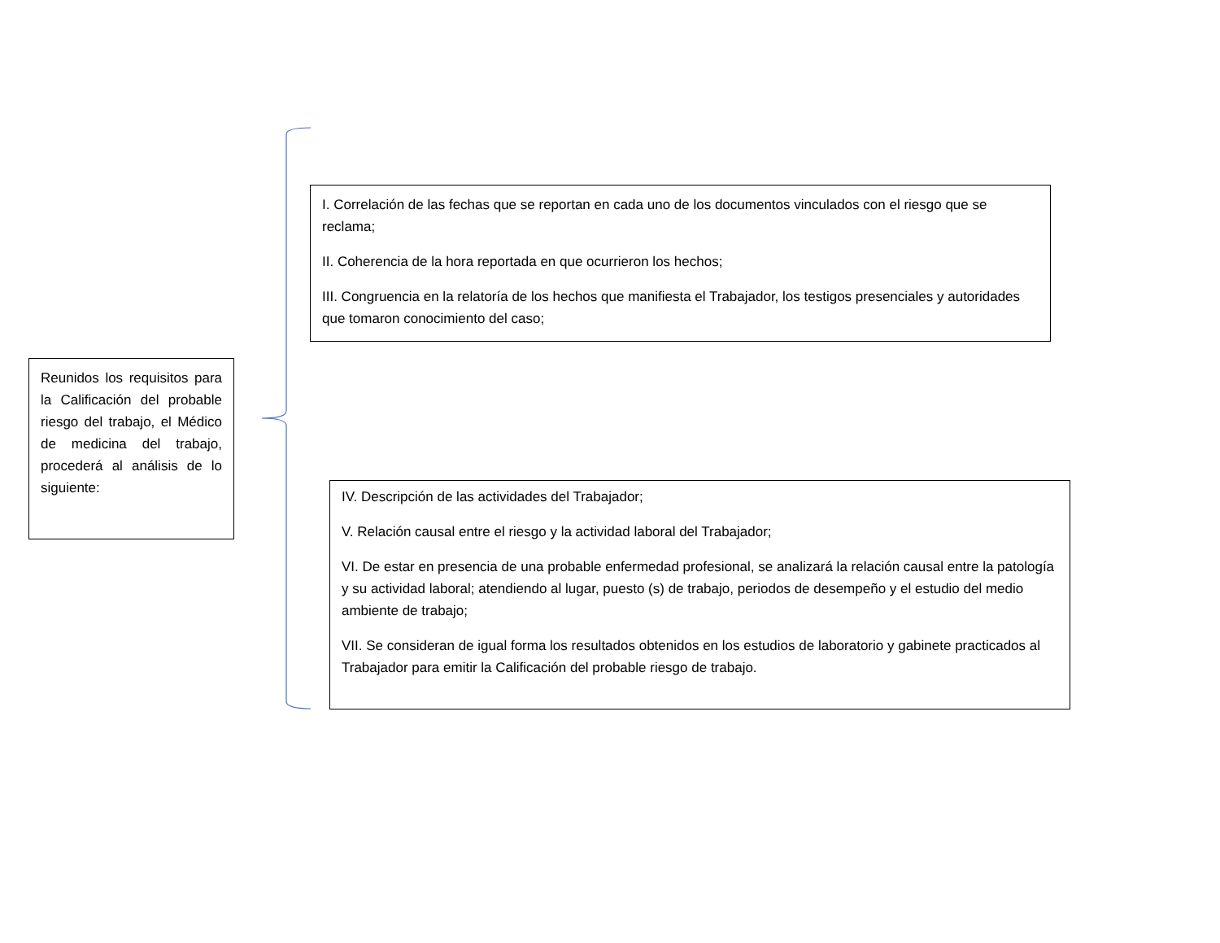Reunidos los requisitos para la Calificación del probable riesgo del trabajo, el Médico de medicina del trabajo, procederá al análisis de lo siguiente:
I. Correlación de las fechas que se reportan en cada uno de los documentos vinculados con el riesgo que se reclama;
II. Coherencia de la hora reportada en que ocurrieron los hechos;
III. Congruencia en la relatoría de los hechos que manifiesta el Trabajador, los testigos presenciales y autoridades que tomaron conocimiento del caso;
IV. Descripción de las actividades del Trabajador;
V. Relación causal entre el riesgo y la actividad laboral del Trabajador;
VI. De estar en presencia de una probable enfermedad profesional, se analizará la relación causal entre la patología y su actividad laboral; atendiendo al lugar, puesto (s) de trabajo, periodos de desempeño y el estudio del medio ambiente de trabajo;
VII. Se consideran de igual forma los resultados obtenidos en los estudios de laboratorio y gabinete practicados al Trabajador para emitir la Calificación del probable riesgo de trabajo.